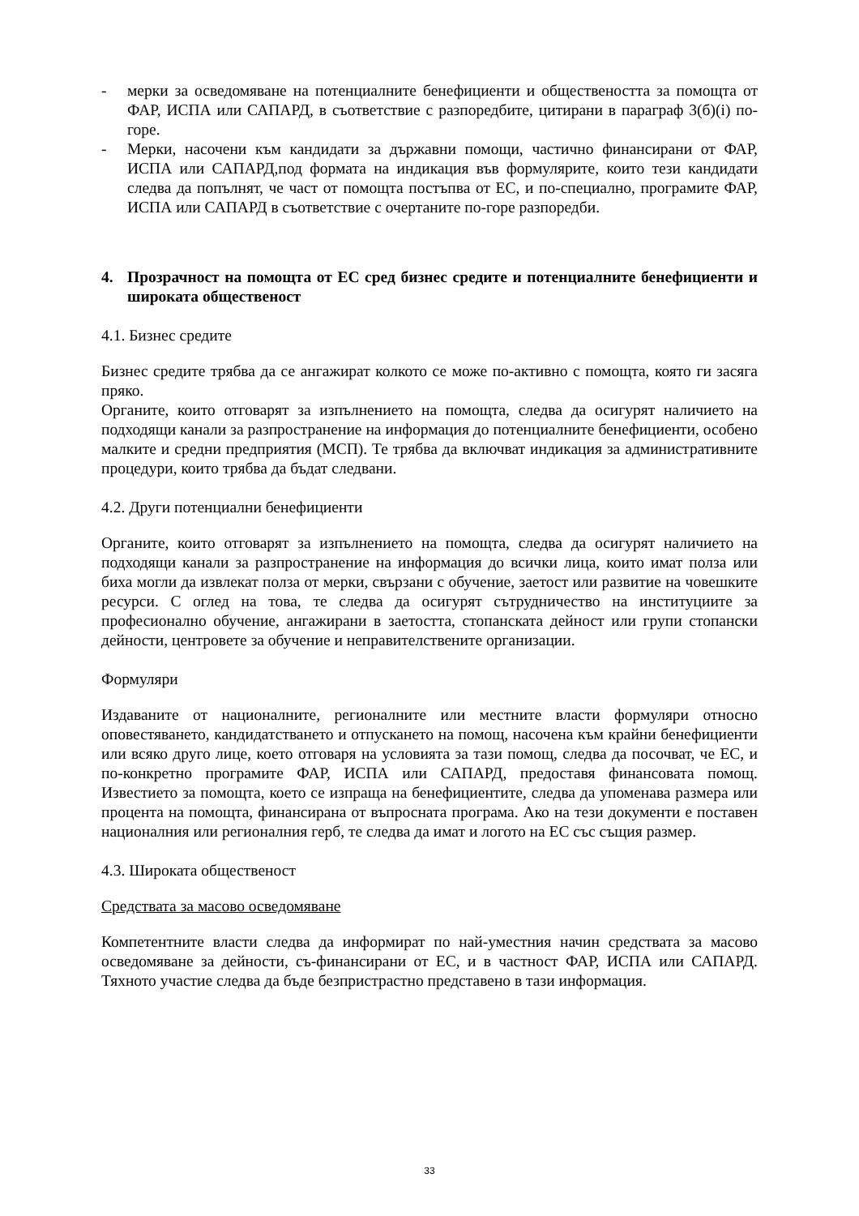- мерки за осведомяване на потенциалните бенефициенти и обществеността за помощта от ФАР, ИСПА или САПАРД, в съответствие с разпоредбите, цитирани в параграф 3(б)(i) по-горе.
- Мерки, насочени към кандидати за държавни помощи, частично финансирани от ФАР, ИСПА или САПАРД,под формата на индикация във формулярите, които тези кандидати следва да попълнят, че част от помощта постъпва от ЕС, и по-специално, програмите ФАР, ИСПА или САПАРД в съответствие с очертаните по-горе разпоредби.
4. Прозрачност на помощта от ЕС сред бизнес средите и потенциалните бенефициенти и широката общественост
4.1. Бизнес средите
Бизнес средите трябва да се ангажират колкото се може по-активно с помощта, която ги засяга пряко.
Органите, които отговарят за изпълнението на помощта, следва да осигурят наличието на подходящи канали за разпространение на информация до потенциалните бенефициенти, особено малките и средни предприятия (МСП). Те трябва да включват индикация за административните процедури, които трябва да бъдат следвани.
4.2. Други потенциални бенефициенти
Органите, които отговарят за изпълнението на помощта, следва да осигурят наличието на подходящи канали за разпространение на информация до всички лица, които имат полза или биха могли да извлекат полза от мерки, свързани с обучение, заетост или развитие на човешките ресурси. С оглед на това, те следва да осигурят сътрудничество на институциите за професионално обучение, ангажирани в заетостта, стопанската дейност или групи стопански дейности, центровете за обучение и неправителствените организации.
Формуляри
Издаваните от националните, регионалните или местните власти формуляри относно оповестяването, кандидатстването и отпускането на помощ, насочена към крайни бенефициенти или всяко друго лице, което отговаря на условията за тази помощ, следва да посочват, че ЕС, и по-конкретно програмите ФАР, ИСПА или САПАРД, предоставя финансовата помощ. Известието за помощта, което се изпраща на бенефициентите, следва да упоменава размера или процента на помощта, финансирана от въпросната програма. Ако на тези документи е поставен националния или регионалния герб, те следва да имат и логото на ЕС със същия размер.
4.3. Широката общественост
Средствата за масово осведомяване
Компетентните власти следва да информират по най-уместния начин средствата за масово осведомяване за дейности, съ-финансирани от ЕС, и в частност ФАР, ИСПА или САПАРД. Тяхното участие следва да бъде безпристрастно представено в тази информация.
33